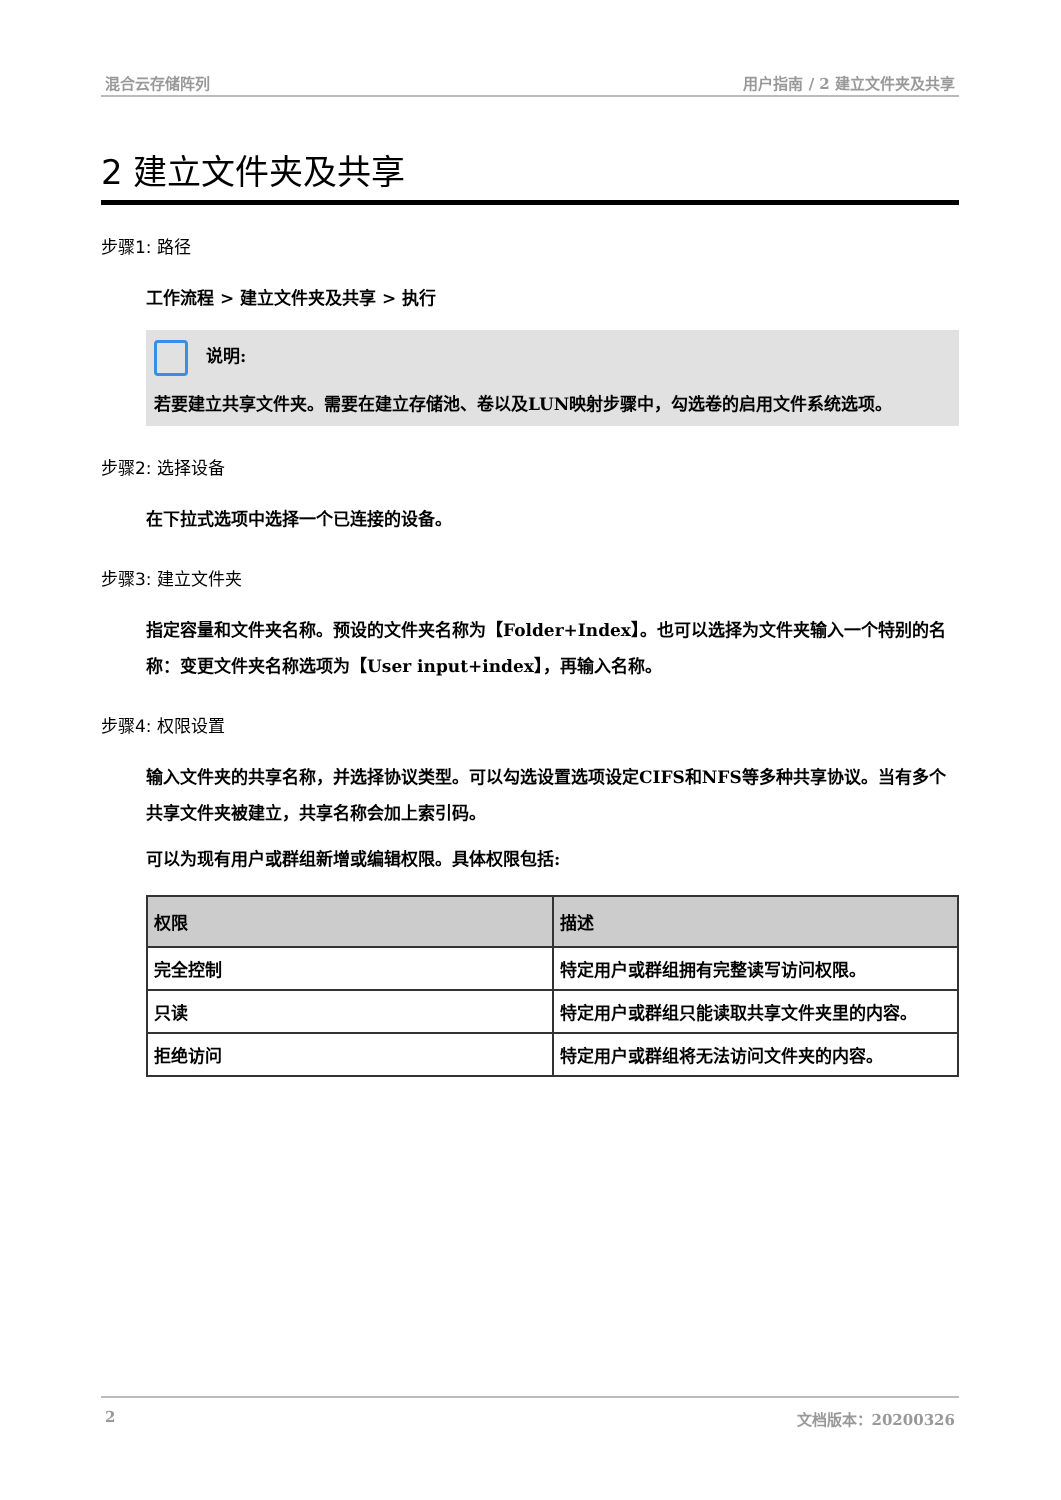混合云存储阵列 用户指南 / 2 建立文件夹及共享
2 建立文件夹及共享
步骤1: 路径
工作流程 > 建立文件夹及共享 > 执行
说明:
若要建立共享文件夹。需要在建立存储池、卷以及LUN映射步骤中，勾选卷的启用文件系统选项。
步骤2: 选择设备
在下拉式选项中选择一个已连接的设备。
步骤3: 建立文件夹
指定容量和文件夹名称。预设的文件夹名称为【Folder+Index】。也可以选择为文件夹输入一个特别的名称：变更文件夹名称选项为【User input+index】，再输入名称。
步骤4: 权限设置
输入文件夹的共享名称，并选择协议类型。可以勾选设置选项设定CIFS和NFS等多种共享协议。当有多个共享文件夹被建立，共享名称会加上索引码。
可以为现有用户或群组新增或编辑权限。具体权限包括:
| 权限 | 描述 |
| --- | --- |
| 完全控制 | 特定用户或群组拥有完整读写访问权限。 |
| 只读 | 特定用户或群组只能读取共享文件夹里的内容。 |
| 拒绝访问 | 特定用户或群组将无法访问文件夹的内容。 |
2 文档版本：20200326